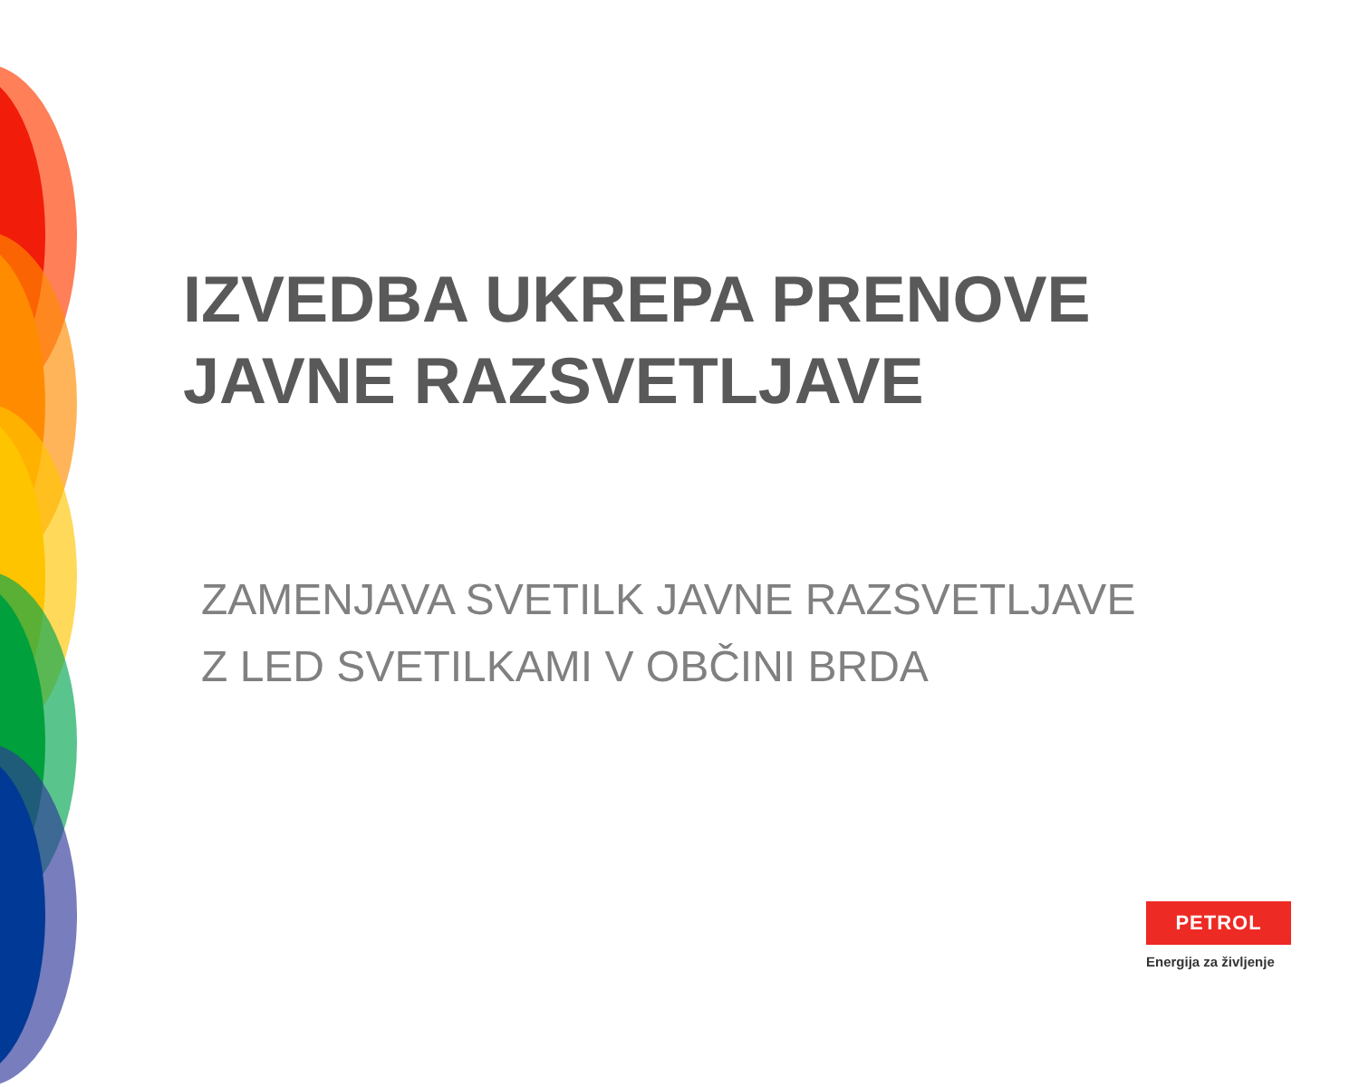IZVEDBA UKREPA PRENOVE
JAVNE RAZSVETLJAVE
ZAMENJAVA SVETILK JAVNE RAZSVETLJAVE
Z LED SVETILKAMI V OBČINI BRDA
PETROL
Energija za življenje